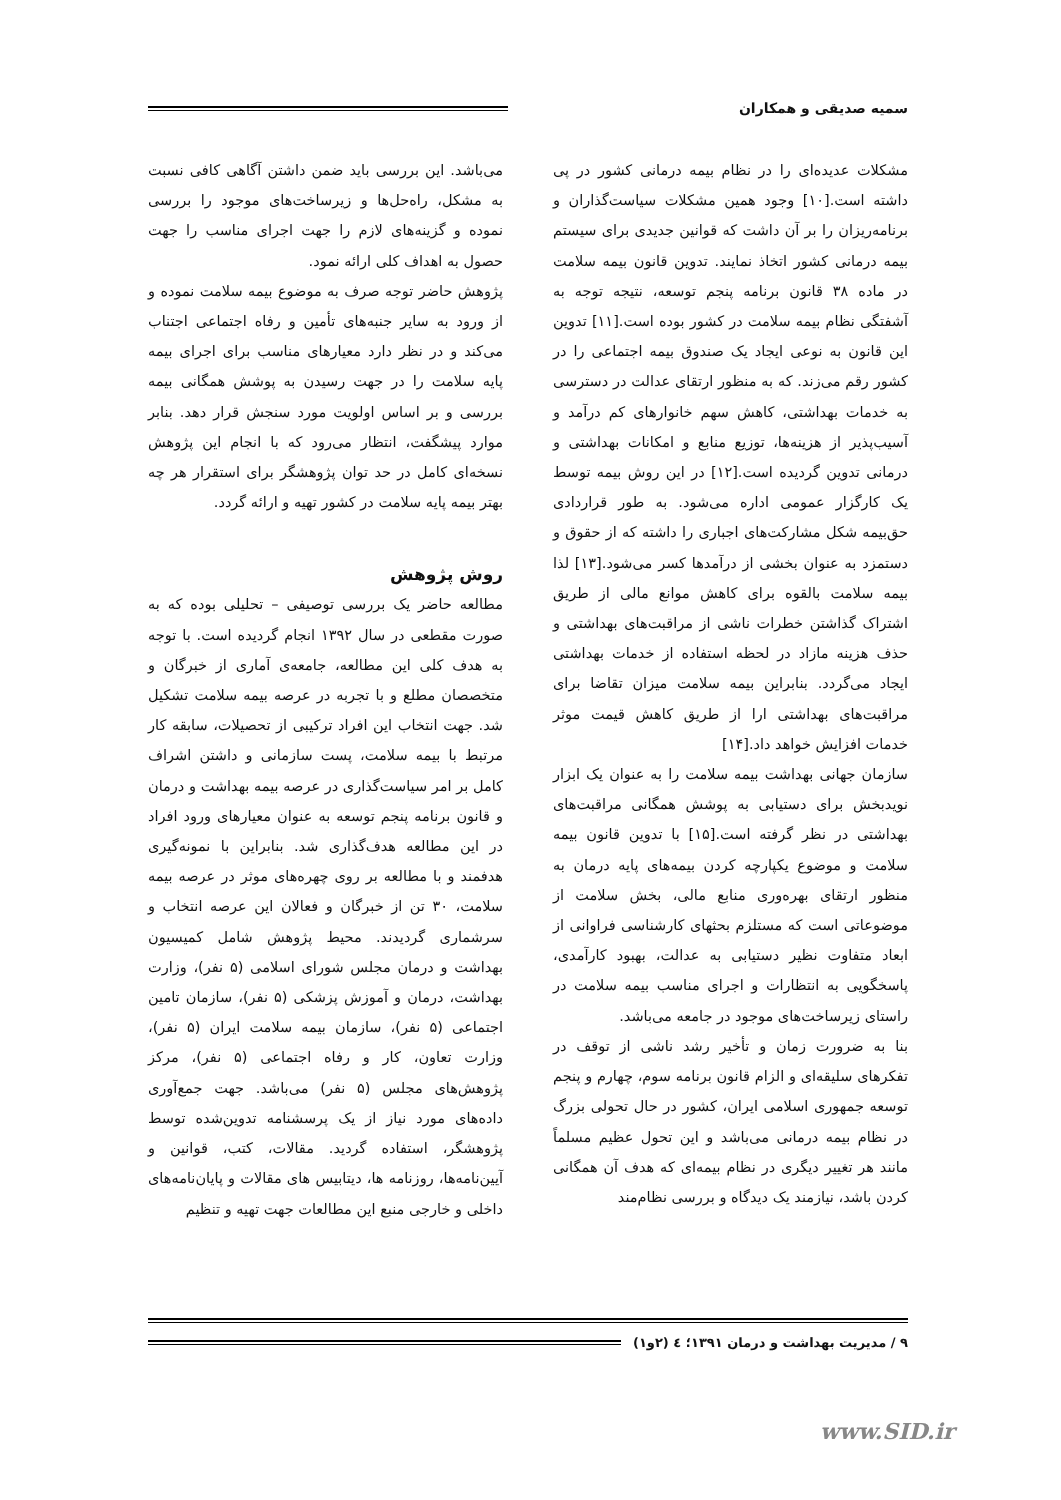سمیه صدیقی و همکاران
مشکلات عدیده‌ای را در نظام بیمه درمانی کشور در پی داشته است.[۱۰] وجود همین مشکلات سیاست‌گذاران و برنامه‌ریزان را بر آن داشت که قوانین جدیدی برای سیستم بیمه درمانی کشور اتخاذ نمایند. تدوین قانون بیمه سلامت در ماده ۳۸ قانون برنامه پنجم توسعه، نتیجه توجه به آشفتگی نظام بیمه سلامت در کشور بوده است.[۱۱] تدوین این قانون به نوعی ایجاد یک صندوق بیمه اجتماعی را در کشور رقم می‌زند. که به منظور ارتقای عدالت در دسترسی به خدمات بهداشتی، کاهش سهم خانوارهای کم درآمد و آسیب‌پذیر از هزینه‌ها، توزیع منابع و امکانات بهداشتی و درمانی تدوین گردیده است.[۱۲] در این روش بیمه توسط یک کارگزار عمومی اداره می‌شود. به طور قراردادی حق‌بیمه شکل مشارکت‌های اجباری را داشته که از حقوق و دستمزد به عنوان بخشی از درآمدها کسر می‌شود.[۱۳] لذا بیمه سلامت بالقوه برای کاهش موانع مالی از طریق اشتراک گذاشتن خطرات ناشی از مراقبت‌های بهداشتی و حذف هزینه مازاد در لحظه استفاده از خدمات بهداشتی ایجاد می‌گردد. بنابراین بیمه سلامت میزان تقاضا برای مراقبت‌های بهداشتی ارا از طریق کاهش قیمت موثر خدمات افزایش خواهد داد.[۱۴]
سازمان جهانی بهداشت بیمه سلامت را به عنوان یک ابزار نویدبخش برای دستیابی به پوشش همگانی مراقبت‌های بهداشتی در نظر گرفته است.[۱۵] با تدوین قانون بیمه سلامت و موضوع یکپارچه کردن بیمه‌های پایه درمان به منظور ارتقای بهره‌وری منابع مالی، بخش سلامت از موضوعاتی است که مستلزم بحثهای کارشناسی فراوانی از ابعاد متفاوت نظیر دستیابی به عدالت، بهبود کارآمدی، پاسخگویی به انتظارات و اجرای مناسب بیمه سلامت در راستای زیرساخت‌های موجود در جامعه می‌باشد.
بنا به ضرورت زمان و تأخیر رشد ناشی از توقف در تفکرهای سلیقه‌ای و الزام قانون برنامه سوم، چهارم و پنجم توسعه جمهوری اسلامی ایران، کشور در حال تحولی بزرگ در نظام بیمه درمانی می‌باشد و این تحول عظیم مسلماً مانند هر تغییر دیگری در نظام بیمه‌ای که هدف آن همگانی کردن باشد، نیازمند یک دیدگاه و بررسی نظام‌مند
می‌باشد. این بررسی باید ضمن داشتن آگاهی کافی نسبت به مشکل، راه‌حل‌ها و زیرساخت‌های موجود را بررسی نموده و گزینه‌های لازم را جهت اجرای مناسب را جهت حصول به اهداف کلی ارائه نمود.
پژوهش حاضر توجه صرف به موضوع بیمه سلامت نموده و از ورود به سایر جنبه‌های تأمین و رفاه اجتماعی اجتناب می‌کند و در نظر دارد معیارهای مناسب برای اجرای بیمه پایه سلامت را در جهت رسیدن به پوشش همگانی بیمه بررسی و بر اساس اولویت مورد سنجش قرار دهد. بنابر موارد پیشگفت، انتظار می‌رود که با انجام این پژوهش نسخه‌ای کامل در حد توان پژوهشگر برای استقرار هر چه بهتر بیمه پایه سلامت در کشور تهیه و ارائه گردد.
روش پژوهش
مطالعه حاضر یک بررسی توصیفی – تحلیلی بوده که به صورت مقطعی در سال ۱۳۹۲ انجام گردیده است. با توجه به هدف کلی این مطالعه، جامعه‌ی آماری از خبرگان و متخصصان مطلع و با تجربه در عرصه بیمه سلامت تشکیل شد. جهت انتخاب این افراد ترکیبی از تحصیلات، سابقه کار مرتبط با بیمه سلامت، پست سازمانی و داشتن اشراف کامل بر امر سیاست‌گذاری در عرصه بیمه بهداشت و درمان و قانون برنامه پنجم توسعه به عنوان معیارهای ورود افراد در این مطالعه هدف‌گذاری شد. بنابراین با نمونه‌گیری هدفمند و با مطالعه بر روی چهره‌های موثر در عرصه بیمه سلامت، ۳۰ تن از خبرگان و فعالان این عرصه انتخاب و سرشماری گردیدند. محیط پژوهش شامل کمیسیون بهداشت و درمان مجلس شورای اسلامی (۵ نفر)، وزارت بهداشت، درمان و آموزش پزشکی (۵ نفر)، سازمان تامین اجتماعی (۵ نفر)، سازمان بیمه سلامت ایران (۵ نفر)، وزارت تعاون، کار و رفاه اجتماعی (۵ نفر)، مرکز پژوهش‌های مجلس (۵ نفر) می‌باشد. جهت جمع‌آوری داده‌های مورد نیاز از یک پرسشنامه تدوین‌شده توسط پژوهشگر، استفاده گردید. مقالات، کتب، قوانین و آیین‌نامه‌ها، روزنامه ها، دیتابیس های مقالات و پایان‌نامه‌های داخلی و خارجی منبع این مطالعات جهت تهیه و تنظیم
۹ / مدیریت بهداشت و درمان ۱۳۹۱؛ ٤ (۲و۱)
www.SID.ir